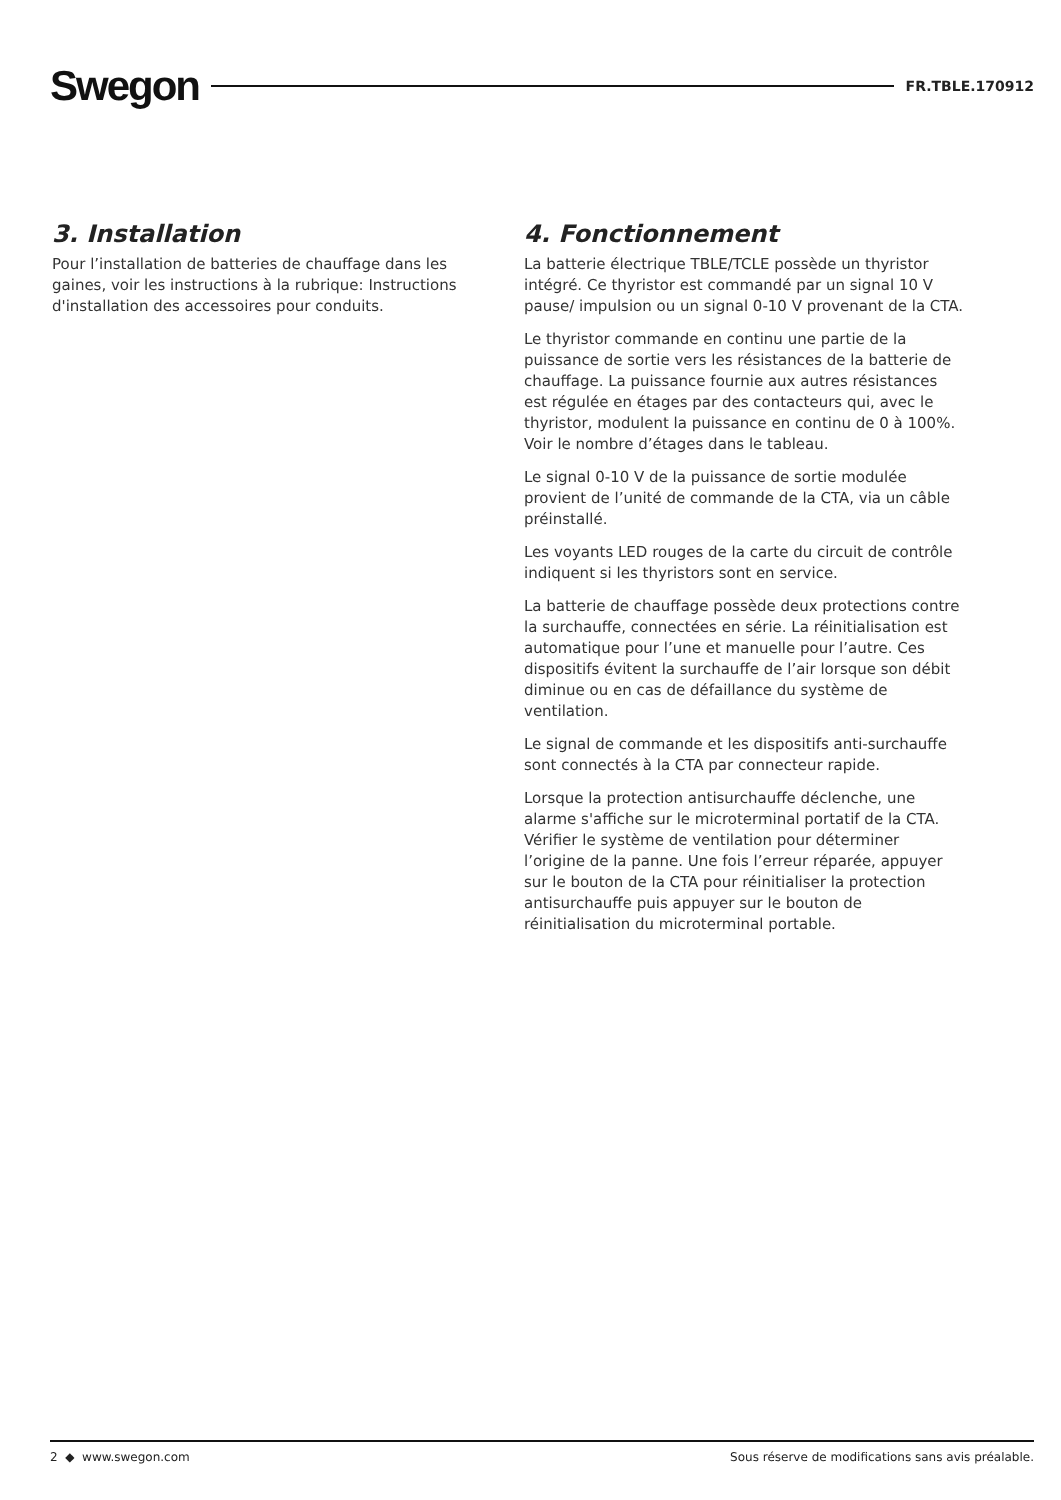Swegon
FR.TBLE.170912
3. Installation
Pour l’installation de batteries de chauffage dans les gaines, voir les instructions à la rubrique: Instructions d'installation des accessoires pour conduits.
4. Fonctionnement
La batterie électrique TBLE/TCLE possède un thyristor intégré. Ce thyristor est commandé par un signal 10 V pause/ impulsion ou un signal 0-10 V provenant de la CTA.
Le thyristor commande en continu une partie de la puissance de sortie vers les résistances de la batterie de chauffage. La puissance fournie aux autres résistances est régulée en étages par des contacteurs qui, avec le thyristor, modulent la puissance en continu de 0 à 100%. Voir le nombre d’étages dans le tableau.
Le signal 0-10 V de la puissance de sortie modulée provient de l’unité de commande de la CTA, via un câble préinstallé.
Les voyants LED rouges de la carte du circuit de contrôle indiquent si les thyristors sont en service.
La batterie de chauffage possède deux protections contre la surchauffe, connectées en série. La réinitialisation est automatique pour l’une et manuelle pour l’autre. Ces dispositifs évitent la surchauffe de l’air lorsque son débit diminue ou en cas de défaillance du système de ventilation.
Le signal de commande et les dispositifs anti-surchauffe sont connectés à la CTA par connecteur rapide.
Lorsque la protection antisurchauffe déclenche, une alarme s'affiche sur le microterminal portatif de la CTA. Vérifier le système de ventilation pour déterminer l’origine de la panne. Une fois l’erreur réparée, appuyer sur le bouton de la CTA pour réinitialiser la protection antisurchauffe puis appuyer sur le bouton de réinitialisation du microterminal portable.
2 ◆ www.swegon.com Sous réserve de modifications sans avis préalable.